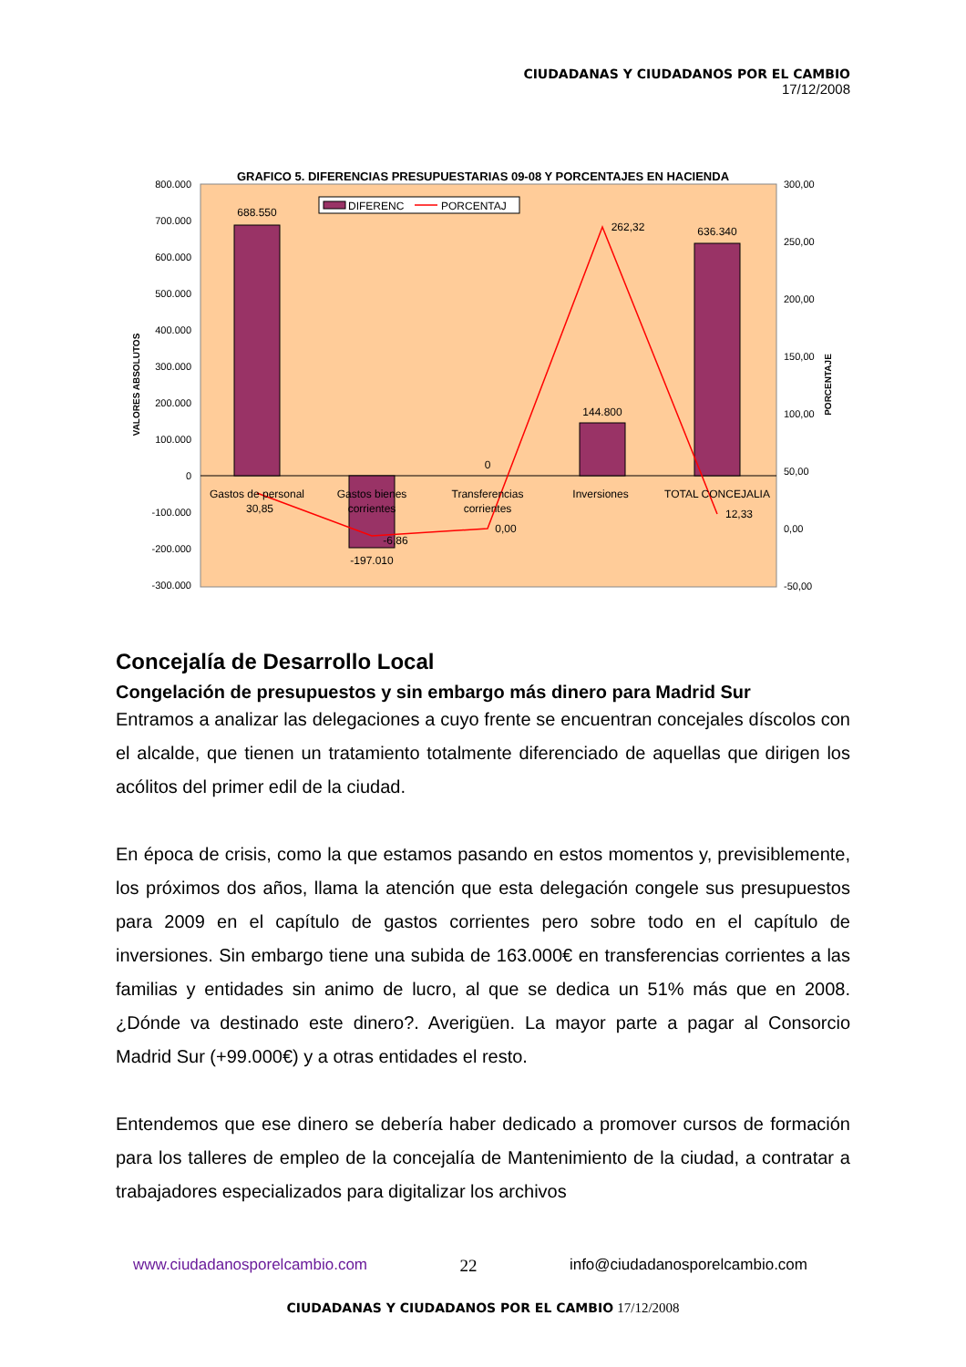CIUDADANAS Y CIUDADANOS POR EL CAMBIO
17/12/2008
GRAFICO 5. DIFERENCIAS PRESUPUESTARIAS 09-08 Y PORCENTAJES EN HACIENDA
800.000
700.000
600.000
500.000
400.000
300.000
200.000
100.000
0
-100.000
-200.000
-300.000
300,00
250,00
200,00
150,00
100,00
50,00
0,00
-50,00
VALORES ABSOLUTOS
PORCENTAJE
688.550
-197.010
0
144.800
636.340
Gastos de personal
Gastos bienes
corrientes
Transferencias
corrientes
Inversiones
TOTAL CONCEJALIA
30,85
-6,86
0,00
262,32
12,33
DIFERENC
PORCENTAJ
Concejalía de Desarrollo Local
Congelación de presupuestos y sin embargo más dinero para Madrid Sur
Entramos a analizar las delegaciones a cuyo frente se encuentran concejales díscolos con el alcalde, que tienen un tratamiento totalmente diferenciado de aquellas que dirigen los acólitos del primer edil de la ciudad.
En época de crisis, como la que estamos pasando en estos momentos y, previsiblemente, los próximos dos años, llama la atención que esta delegación congele sus presupuestos para 2009 en el capítulo de gastos corrientes pero sobre todo en el capítulo de inversiones. Sin embargo tiene una subida de 163.000€ en transferencias corrientes a las familias y entidades sin animo de lucro, al que se dedica un 51% más que en 2008. ¿Dónde va destinado este dinero?. Averigüen. La mayor parte a pagar al Consorcio Madrid Sur (+99.000€) y a otras entidades el resto.
Entendemos que ese dinero se debería haber dedicado a promover cursos de formación para los talleres de empleo de la concejalía de Mantenimiento de la ciudad, a contratar a trabajadores especializados para digitalizar los archivos
www.ciudadanosporelcambio.com 22 info@ciudadanosporelcambio.com
CIUDADANAS Y CIUDADANOS POR EL CAMBIO 17/12/2008